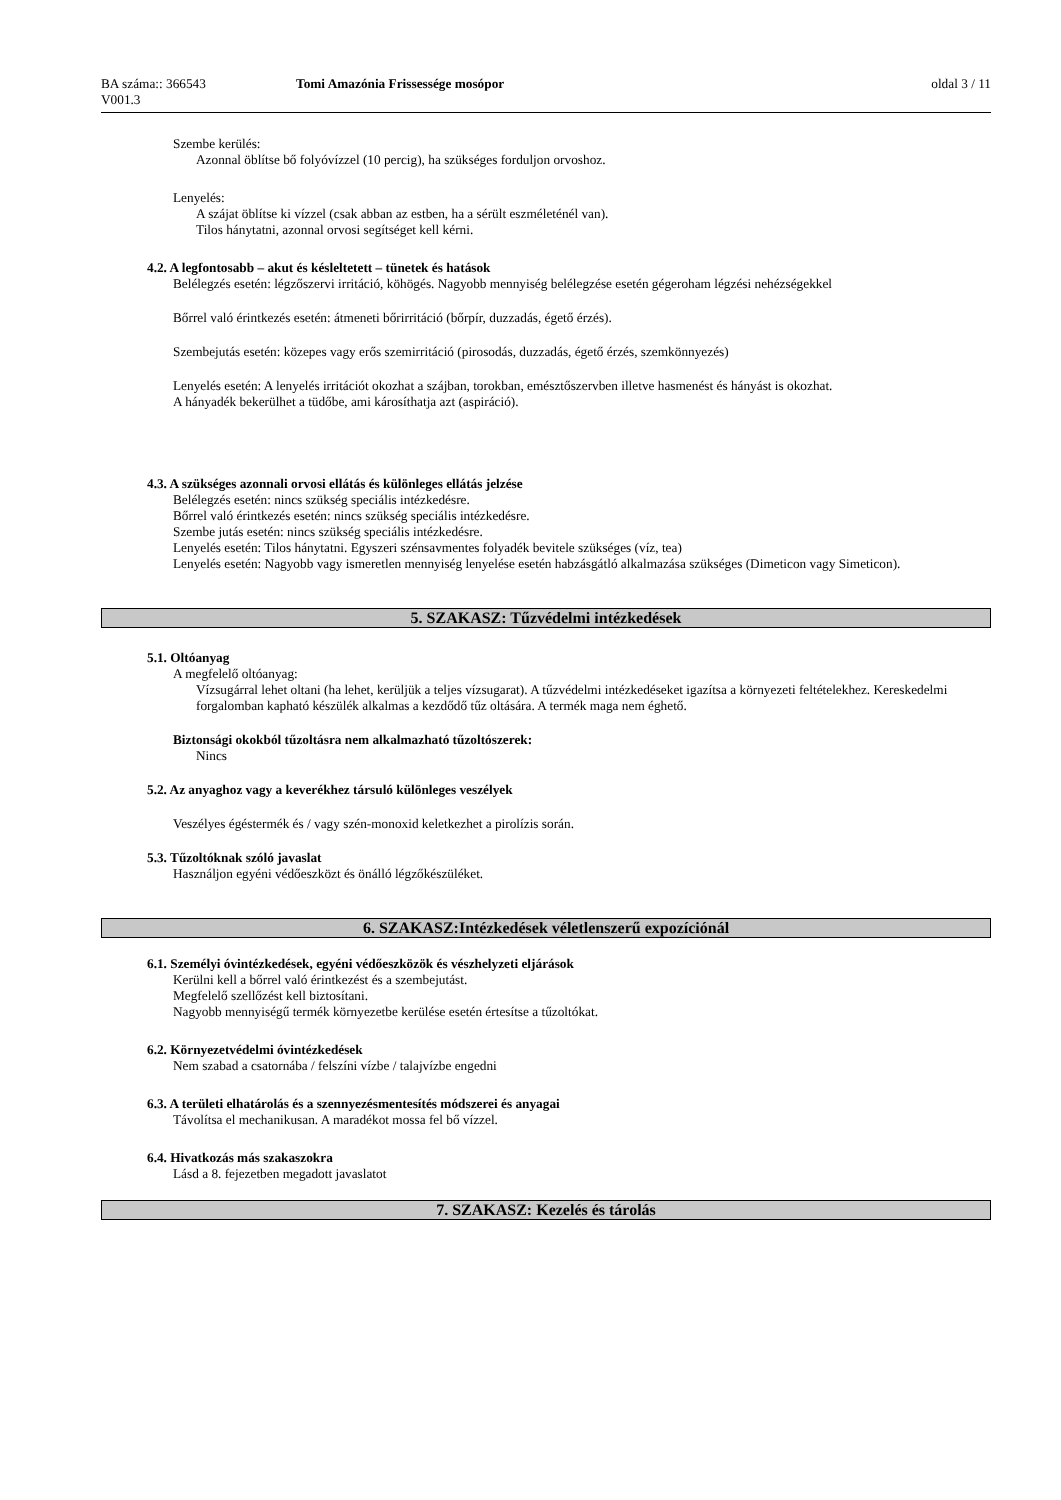BA száma:: 366543
V001.3
Tomi Amazónia Frissessége mosópor oldal 3 / 11
Szembe kerülés:
Azonnal öblítse bő folyóvízzel (10 percig), ha szükséges forduljon orvoshoz.
Lenyelés:
A szájat öblítse ki vízzel (csak abban az estben, ha a sérült eszméleténél van).
Tilos hánytatni, azonnal orvosi segítséget kell kérni.
4.2. A legfontosabb – akut és késleltetett – tünetek és hatások
Belélegzés esetén: légzőszervi irritáció, köhögés. Nagyobb mennyiség belélegzése esetén gégeroham légzési nehézségekkel
Bőrrel való érintkezés esetén: átmeneti bőrirritáció (bőrpír, duzzadás, égető érzés).
Szembejutás esetén: közepes vagy erős szemirritáció (pirosodás, duzzadás, égető érzés, szemkönnyezés)
Lenyelés esetén: A lenyelés irritációt okozhat a szájban, torokban, emésztőszervben illetve hasmenést és hányást is okozhat.
A hányadék bekerülhet a tüdőbe, ami károsíthatja azt (aspiráció).
4.3. A szükséges azonnali orvosi ellátás és különleges ellátás jelzése
Belélegzés esetén: nincs szükség speciális intézkedésre.
Bőrrel való érintkezés esetén: nincs szükség speciális intézkedésre.
Szembe jutás esetén: nincs szükség speciális intézkedésre.
Lenyelés esetén: Tilos hánytatni. Egyszeri szénsavmentes folyadék bevitele szükséges (víz, tea)
Lenyelés esetén: Nagyobb vagy ismeretlen mennyiség lenyelése esetén habzásgátló alkalmazása szükséges (Dimeticon vagy Simeticon).
5. SZAKASZ: Tűzvédelmi intézkedések
5.1. Oltóanyag
A megfelelő oltóanyag:
Vízsugárral lehet oltani (ha lehet, kerüljük a teljes vízsugarat). A tűzvédelmi intézkedéseket igazítsa a környezeti feltételekhez. Kereskedelmi forgalomban kapható készülék alkalmas a kezdődő tűz oltására. A termék maga nem éghető.
Biztonsági okokból tűzoltásra nem alkalmazható tűzoltószerek:
Nincs
5.2. Az anyaghoz vagy a keverékhez társuló különleges veszélyek
Veszélyes égéstermék és / vagy szén-monoxid keletkezhet a pirolízis során.
5.3. Tűzoltóknak szóló javaslat
Használjon egyéni védőeszközt és önálló légzőkészüléket.
6. SZAKASZ:Intézkedések véletlenszerű expozíciónál
6.1. Személyi óvintézkedések, egyéni védőeszközök és vészhelyzeti eljárások
Kerülni kell a bőrrel való érintkezést és a szembejutást.
Megfelelő szellőzést kell biztosítani.
Nagyobb mennyiségű termék környezetbe kerülése esetén értesítse a tűzoltókat.
6.2. Környezetvédelmi óvintézkedések
Nem szabad a csatornába / felszíni vízbe / talajvízbe engedni
6.3. A területi elhatárolás és a szennyezésmentesítés módszerei és anyagai
Távolítsa el mechanikusan. A maradékot mossa fel bő vízzel.
6.4. Hivatkozás más szakaszokra
Lásd a 8. fejezetben megadott javaslatot
7. SZAKASZ: Kezelés és tárolás